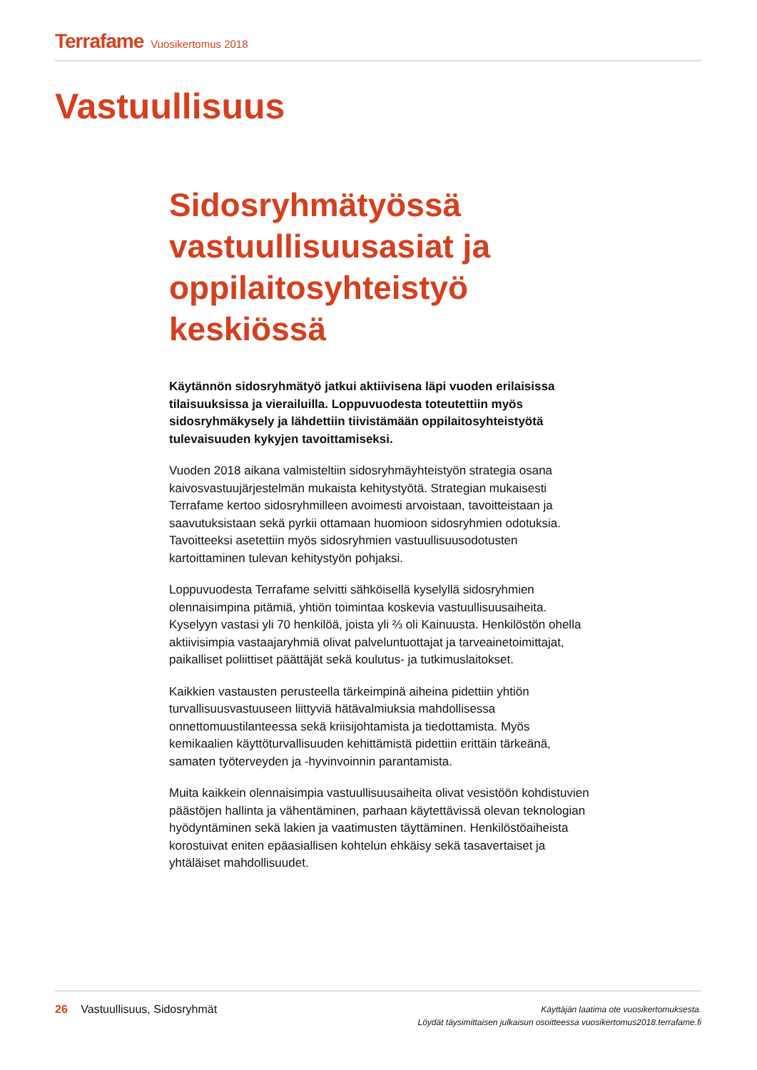Terrafame Vuosikertomus 2018
Vastuullisuus
Sidosryhmätyössä vastuullisuusasiat ja oppilaitosyhteistyö keskiössä
Käytännön sidosryhmätyö jatkui aktiivisena läpi vuoden erilaisissa tilaisuuksissa ja vierailuilla. Loppuvuodesta toteutettiin myös sidosryhmäkysely ja lähdettiin tiivistämään oppilaitosyhteistyötä tulevaisuuden kykyjen tavoittamiseksi.
Vuoden 2018 aikana valmisteltiin sidosryhmäyhteistyön strategia osana kaivosvastuujärjestelmän mukaista kehitystyötä. Strategian mukaisesti Terrafame kertoo sidosryhmilleen avoimesti arvoistaan, tavoitteistaan ja saavutuksistaan sekä pyrkii ottamaan huomioon sidosryhmien odotuksia. Tavoitteeksi asetettiin myös sidosryhmien vastuullisuusodotusten kartoittaminen tulevan kehitystyön pohjaksi.
Loppuvuodesta Terrafame selvitti sähköisellä kyselyllä sidosryhmien olennaisimpina pitämiä, yhtiön toimintaa koskevia vastuullisuusaiheita. Kyselyyn vastasi yli 70 henkilöä, joista yli ⅔ oli Kainuusta. Henkilöstön ohella aktiivisimpia vastaajaryhmiä olivat palveluntuottajat ja tarveainetoimittajat, paikalliset poliittiset päättäjät sekä koulutus- ja tutkimuslaitokset.
Kaikkien vastausten perusteella tärkeimpinä aiheina pidettiin yhtiön turvallisuusvastuuseen liittyviä hätävalmiuksia mahdollisessa onnettomuustilanteessa sekä kriisijohtamista ja tiedottamista. Myös kemikaalien käyttöturvallisuuden kehittämistä pidettiin erittäin tärkeänä, samaten työterveyden ja -hyvinvoinnin parantamista.
Muita kaikkein olennaisimpia vastuullisuusaiheita olivat vesistöön kohdistuvien päästöjen hallinta ja vähentäminen, parhaan käytettävissä olevan teknologian hyödyntäminen sekä lakien ja vaatimusten täyttäminen. Henkilöstöaiheista korostuivat eniten epäasiallisen kohtelun ehkäisy sekä tasavertaiset ja yhtäläiset mahdollisuudet.
26 Vastuullisuus, Sidosryhmät
Käyttäjän laatima ote vuosikertomuksesta.
Löydät täysimittaisen julkaisun osoitteessa vuosikertomus2018.terrafame.fi